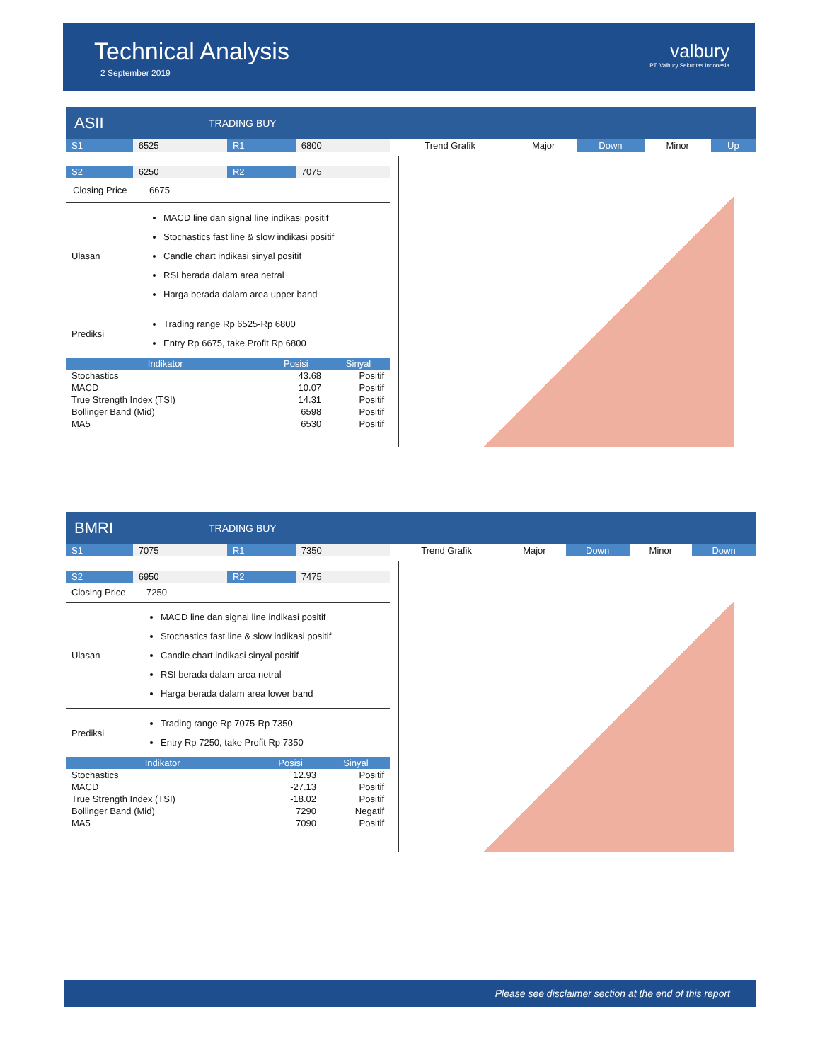Technical Analysis
2 September 2019
valbury
PT. Valbury Sekuritas Indonesia
ASII
TRADING BUY
| S1 | 6525 | R1 | 6800 |
| S2 | 6250 | R2 | 7075 |
| Closing Price | 6675 |
| Ulasan | MACD line dan signal line indikasi positif Stochastics fast line & slow indikasi positif Candle chart indikasi sinyal positif RSI berada dalam area netral Harga berada dalam area upper band |
| Prediksi | Trading range Rp 6525-Rp 6800 Entry Rp 6675, take Profit Rp 6800 |
| Indikator | Posisi | Sinyal |
| --- | --- | --- |
| Stochastics | 43.68 | Positif |
| MACD | 10.07 | Positif |
| True Strength Index (TSI) | 14.31 | Positif |
| Bollinger Band (Mid) | 6598 | Positif |
| MA5 | 6530 | Positif |
| Trend Grafik | Major | Down | Minor | Up |
BMRI
TRADING BUY
| S1 | 7075 | R1 | 7350 |
| S2 | 6950 | R2 | 7475 |
| Closing Price | 7250 |
| Ulasan | MACD line dan signal line indikasi positif Stochastics fast line & slow indikasi positif Candle chart indikasi sinyal positif RSI berada dalam area netral Harga berada dalam area lower band |
| Prediksi | Trading range Rp 7075-Rp 7350 Entry Rp 7250, take Profit Rp 7350 |
| Indikator | Posisi | Sinyal |
| --- | --- | --- |
| Stochastics | 12.93 | Positif |
| MACD | -27.13 | Positif |
| True Strength Index (TSI) | -18.02 | Positif |
| Bollinger Band (Mid) | 7290 | Negatif |
| MA5 | 7090 | Positif |
| Trend Grafik | Major | Down | Minor | Down |
Please see disclaimer section at the end of this report